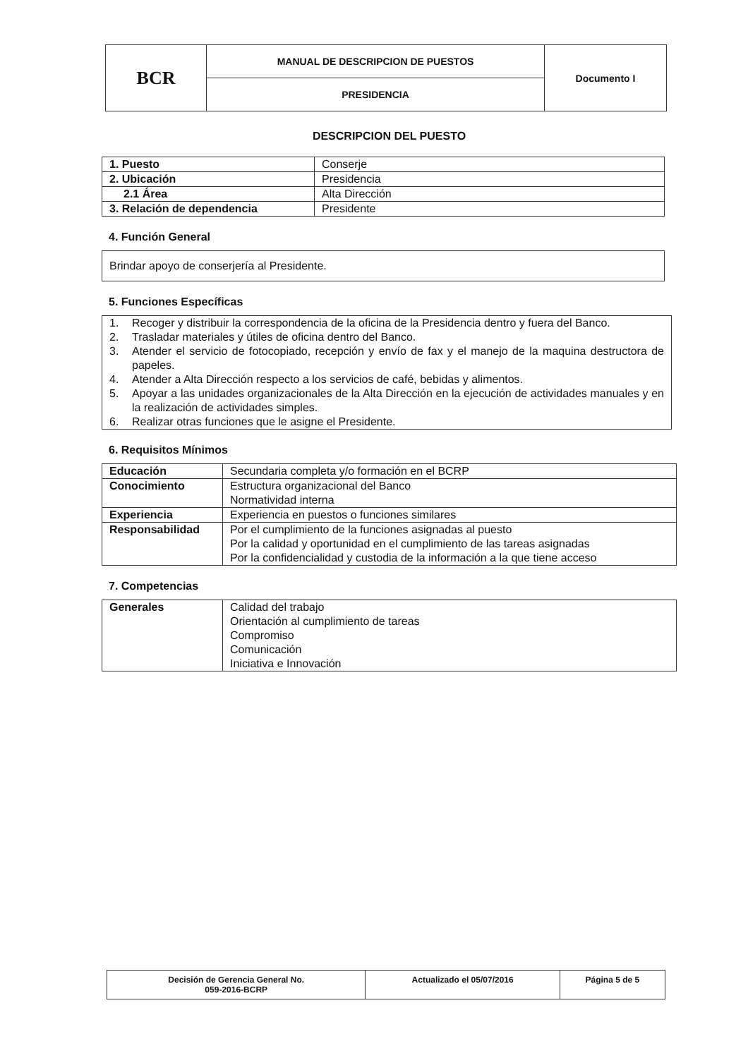| BCR | MANUAL DE DESCRIPCION DE PUESTOS | Documento I |
| | PRESIDENCIA | |
DESCRIPCION DEL PUESTO
| 1. Puesto | Conserje |
| 2. Ubicación | Presidencia |
| 2.1 Área | Alta Dirección |
| 3. Relación de dependencia | Presidente |
4. Función General
Brindar apoyo de conserjería al Presidente.
5. Funciones Específicas
1. Recoger y distribuir la correspondencia de la oficina de la Presidencia dentro y fuera del Banco.
2. Trasladar materiales y útiles de oficina dentro del Banco.
3. Atender el servicio de fotocopiado, recepción y envío de fax y el manejo de la maquina destructora de papeles.
4. Atender a Alta Dirección respecto a los servicios de café, bebidas y alimentos.
5. Apoyar a las unidades organizacionales de la Alta Dirección en la ejecución de actividades manuales y en la realización de actividades simples.
6. Realizar otras funciones que le asigne el Presidente.
6. Requisitos Mínimos
| Educación | Secundaria completa y/o formación en el BCRP |
| Conocimiento | Estructura organizacional del Banco Normatividad interna |
| Experiencia | Experiencia en puestos o funciones similares |
| Responsabilidad | Por el cumplimiento de la funciones asignadas al puesto Por la calidad y oportunidad en el cumplimiento de las tareas asignadas Por la confidencialidad y custodia de la información a la que tiene acceso |
7. Competencias
| Generales | Calidad del trabajo Orientación al cumplimiento de tareas Compromiso Comunicación Iniciativa e Innovación |
| Decisión de Gerencia General No. 059-2016-BCRP | Actualizado el 05/07/2016 | Página 5 de 5 |